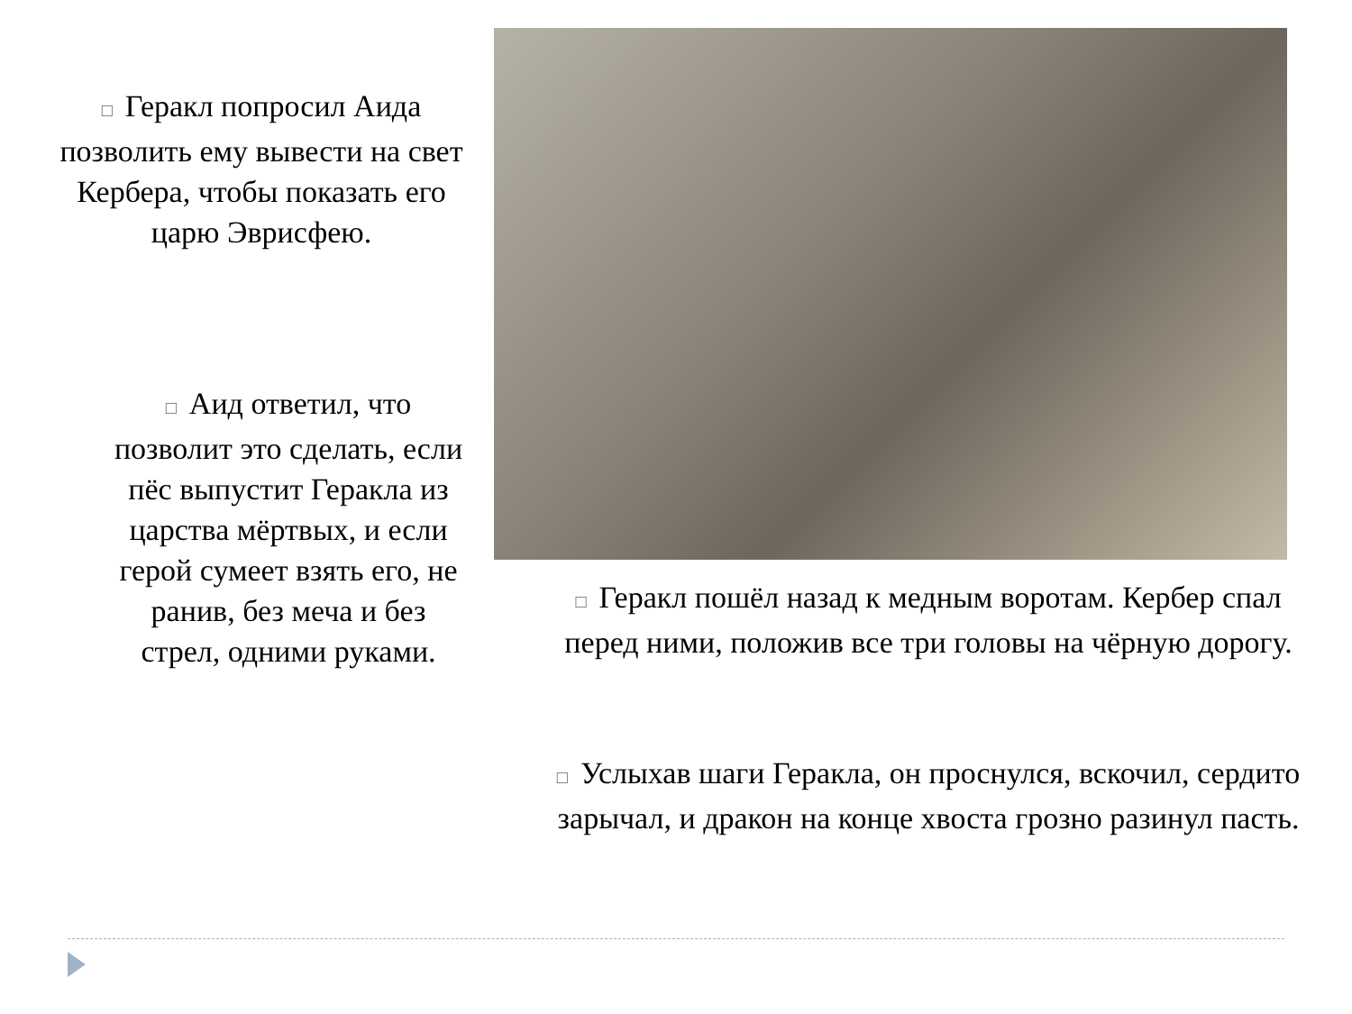□ Геракл попросил Аида позволить ему вывести на свет Кербера, чтобы показать его царю Эврисфею.
□ Аид ответил, что позволит это сделать, если пёс выпустит Геракла из царства мёртвых, и если герой сумеет взять его, не ранив, без меча и без стрел, одними руками.
□ Геракл пошёл назад к медным воротам. Кербер спал перед ними, положив все три головы на чёрную дорогу.
□ Услыхав шаги Геракла, он проснулся, вскочил, сердито зарычал, и дракон на конце хвоста грозно разинул пасть.